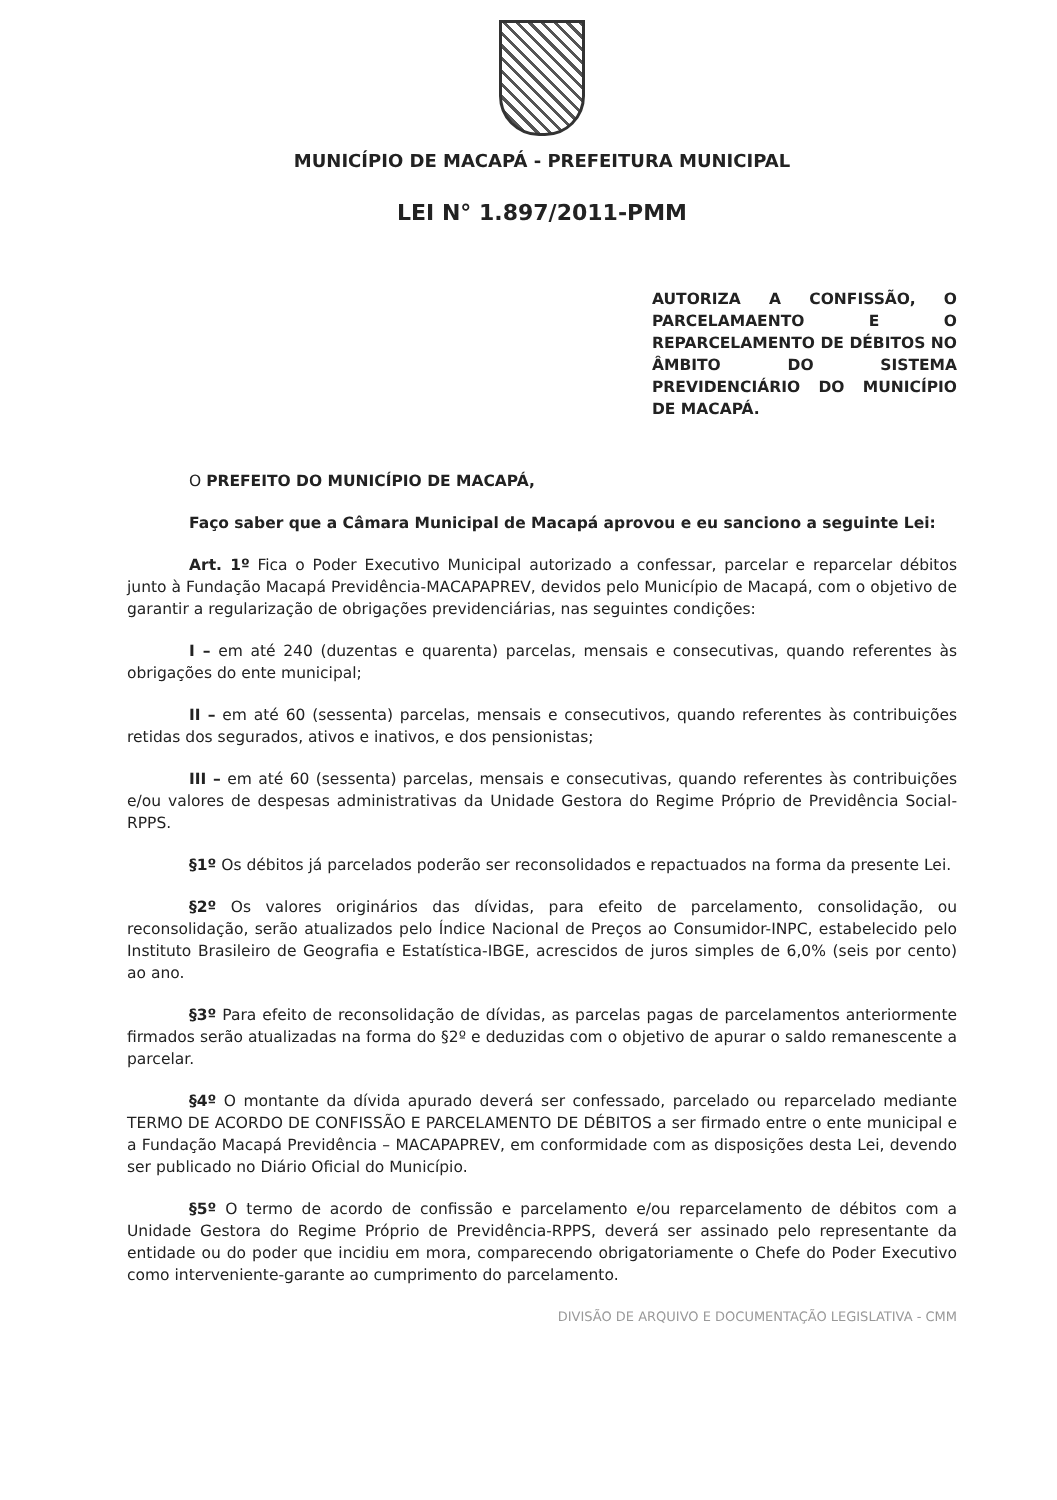MUNICÍPIO DE MACAPÁ - PREFEITURA MUNICIPAL
LEI N° 1.897/2011-PMM
AUTORIZA A CONFISSÃO, O PARCELAMAENTO E O REPARCELAMENTO DE DÉBITOS NO ÂMBITO DO SISTEMA PREVIDENCIÁRIO DO MUNICÍPIO DE MACAPÁ.
O PREFEITO DO MUNICÍPIO DE MACAPÁ,
Faço saber que a Câmara Municipal de Macapá aprovou e eu sanciono a seguinte Lei:
Art. 1º Fica o Poder Executivo Municipal autorizado a confessar, parcelar e reparcelar débitos junto à Fundação Macapá Previdência-MACAPAPREV, devidos pelo Município de Macapá, com o objetivo de garantir a regularização de obrigações previdenciárias, nas seguintes condições:
I – em até 240 (duzentas e quarenta) parcelas, mensais e consecutivas, quando referentes às obrigações do ente municipal;
II – em até 60 (sessenta) parcelas, mensais e consecutivos, quando referentes às contribuições retidas dos segurados, ativos e inativos, e dos pensionistas;
III – em até 60 (sessenta) parcelas, mensais e consecutivas, quando referentes às contribuições e/ou valores de despesas administrativas da Unidade Gestora do Regime Próprio de Previdência Social-RPPS.
§1º Os débitos já parcelados poderão ser reconsolidados e repactuados na forma da presente Lei.
§2º Os valores originários das dívidas, para efeito de parcelamento, consolidação, ou reconsolidação, serão atualizados pelo Índice Nacional de Preços ao Consumidor-INPC, estabelecido pelo Instituto Brasileiro de Geografia e Estatística-IBGE, acrescidos de juros simples de 6,0% (seis por cento) ao ano.
§3º Para efeito de reconsolidação de dívidas, as parcelas pagas de parcelamentos anteriormente firmados serão atualizadas na forma do §2º e deduzidas com o objetivo de apurar o saldo remanescente a parcelar.
§4º O montante da dívida apurado deverá ser confessado, parcelado ou reparcelado mediante TERMO DE ACORDO DE CONFISSÃO E PARCELAMENTO DE DÉBITOS a ser firmado entre o ente municipal e a Fundação Macapá Previdência – MACAPAPREV, em conformidade com as disposições desta Lei, devendo ser publicado no Diário Oficial do Município.
§5º O termo de acordo de confissão e parcelamento e/ou reparcelamento de débitos com a Unidade Gestora do Regime Próprio de Previdência-RPPS, deverá ser assinado pelo representante da entidade ou do poder que incidiu em mora, comparecendo obrigatoriamente o Chefe do Poder Executivo como interveniente-garante ao cumprimento do parcelamento.
DIVISÃO DE ARQUIVO E DOCUMENTAÇÃO LEGISLATIVA - CMM